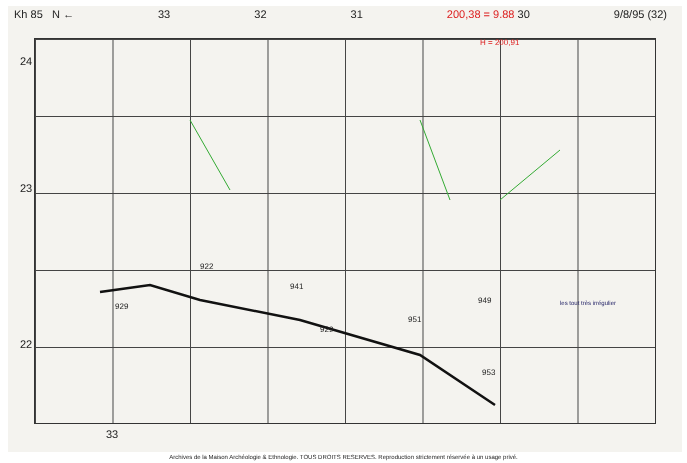Kh 85 N ← 33 32 31 200,38 = 9.88 30 9/8/95 (32)
24
23
22
33
H = 200,91
929
941
929
951
949
953
922
les tout très irrégulier
Archives de la Maison Archéologie & Ethnologie. TOUS DROITS RESERVES. Reproduction strictement réservée à un usage privé.